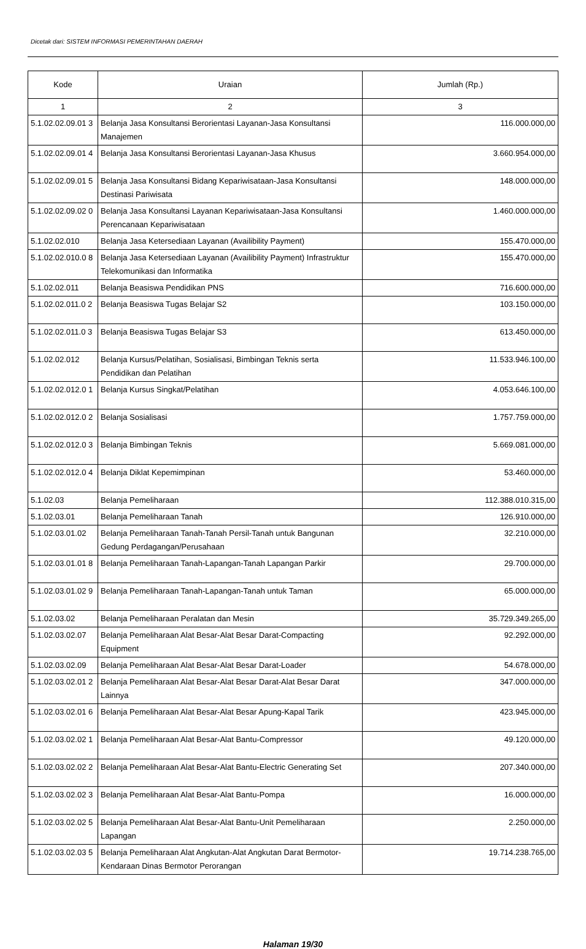Dicetak dari: SISTEM INFORMASI PEMERINTAHAN DAERAH
| Kode | Uraian | Jumlah (Rp.) |
| --- | --- | --- |
| 1 | 2 | 3 |
| 5.1.02.02.09.01 3 | Belanja Jasa Konsultansi Berorientasi Layanan-Jasa Konsultansi Manajemen | 116.000.000,00 |
| 5.1.02.02.09.01 4 | Belanja Jasa Konsultansi Berorientasi Layanan-Jasa Khusus | 3.660.954.000,00 |
| 5.1.02.02.09.01 5 | Belanja Jasa Konsultansi Bidang Kepariwisataan-Jasa Konsultansi Destinasi Pariwisata | 148.000.000,00 |
| 5.1.02.02.09.02 0 | Belanja Jasa Konsultansi Layanan Kepariwisataan-Jasa Konsultansi Perencanaan Kepariwisataan | 1.460.000.000,00 |
| 5.1.02.02.010 | Belanja Jasa Ketersediaan Layanan (Availibility Payment) | 155.470.000,00 |
| 5.1.02.02.010.0 8 | Belanja Jasa Ketersediaan Layanan (Availibility Payment) Infrastruktur Telekomunikasi dan Informatika | 155.470.000,00 |
| 5.1.02.02.011 | Belanja Beasiswa Pendidikan PNS | 716.600.000,00 |
| 5.1.02.02.011.0 2 | Belanja Beasiswa Tugas Belajar S2 | 103.150.000,00 |
| 5.1.02.02.011.0 3 | Belanja Beasiswa Tugas Belajar S3 | 613.450.000,00 |
| 5.1.02.02.012 | Belanja Kursus/Pelatihan, Sosialisasi, Bimbingan Teknis serta Pendidikan dan Pelatihan | 11.533.946.100,00 |
| 5.1.02.02.012.0 1 | Belanja Kursus Singkat/Pelatihan | 4.053.646.100,00 |
| 5.1.02.02.012.0 2 | Belanja Sosialisasi | 1.757.759.000,00 |
| 5.1.02.02.012.0 3 | Belanja Bimbingan Teknis | 5.669.081.000,00 |
| 5.1.02.02.012.0 4 | Belanja Diklat Kepemimpinan | 53.460.000,00 |
| 5.1.02.03 | Belanja Pemeliharaan | 112.388.010.315,00 |
| 5.1.02.03.01 | Belanja Pemeliharaan Tanah | 126.910.000,00 |
| 5.1.02.03.01.02 | Belanja Pemeliharaan Tanah-Tanah Persil-Tanah untuk Bangunan Gedung Perdagangan/Perusahaan | 32.210.000,00 |
| 5.1.02.03.01.01 8 | Belanja Pemeliharaan Tanah-Lapangan-Tanah Lapangan Parkir | 29.700.000,00 |
| 5.1.02.03.01.02 9 | Belanja Pemeliharaan Tanah-Lapangan-Tanah untuk Taman | 65.000.000,00 |
| 5.1.02.03.02 | Belanja Pemeliharaan Peralatan dan Mesin | 35.729.349.265,00 |
| 5.1.02.03.02.07 | Belanja Pemeliharaan Alat Besar-Alat Besar Darat-Compacting Equipment | 92.292.000,00 |
| 5.1.02.03.02.09 | Belanja Pemeliharaan Alat Besar-Alat Besar Darat-Loader | 54.678.000,00 |
| 5.1.02.03.02.01 2 | Belanja Pemeliharaan Alat Besar-Alat Besar Darat-Alat Besar Darat Lainnya | 347.000.000,00 |
| 5.1.02.03.02.01 6 | Belanja Pemeliharaan Alat Besar-Alat Besar Apung-Kapal Tarik | 423.945.000,00 |
| 5.1.02.03.02.02 1 | Belanja Pemeliharaan Alat Besar-Alat Bantu-Compressor | 49.120.000,00 |
| 5.1.02.03.02.02 2 | Belanja Pemeliharaan Alat Besar-Alat Bantu-Electric Generating Set | 207.340.000,00 |
| 5.1.02.03.02.02 3 | Belanja Pemeliharaan Alat Besar-Alat Bantu-Pompa | 16.000.000,00 |
| 5.1.02.03.02.02 5 | Belanja Pemeliharaan Alat Besar-Alat Bantu-Unit Pemeliharaan Lapangan | 2.250.000,00 |
| 5.1.02.03.02.03 5 | Belanja Pemeliharaan Alat Angkutan-Alat Angkutan Darat Bermotor-Kendaraan Dinas Bermotor Perorangan | 19.714.238.765,00 |
Halaman 19/30